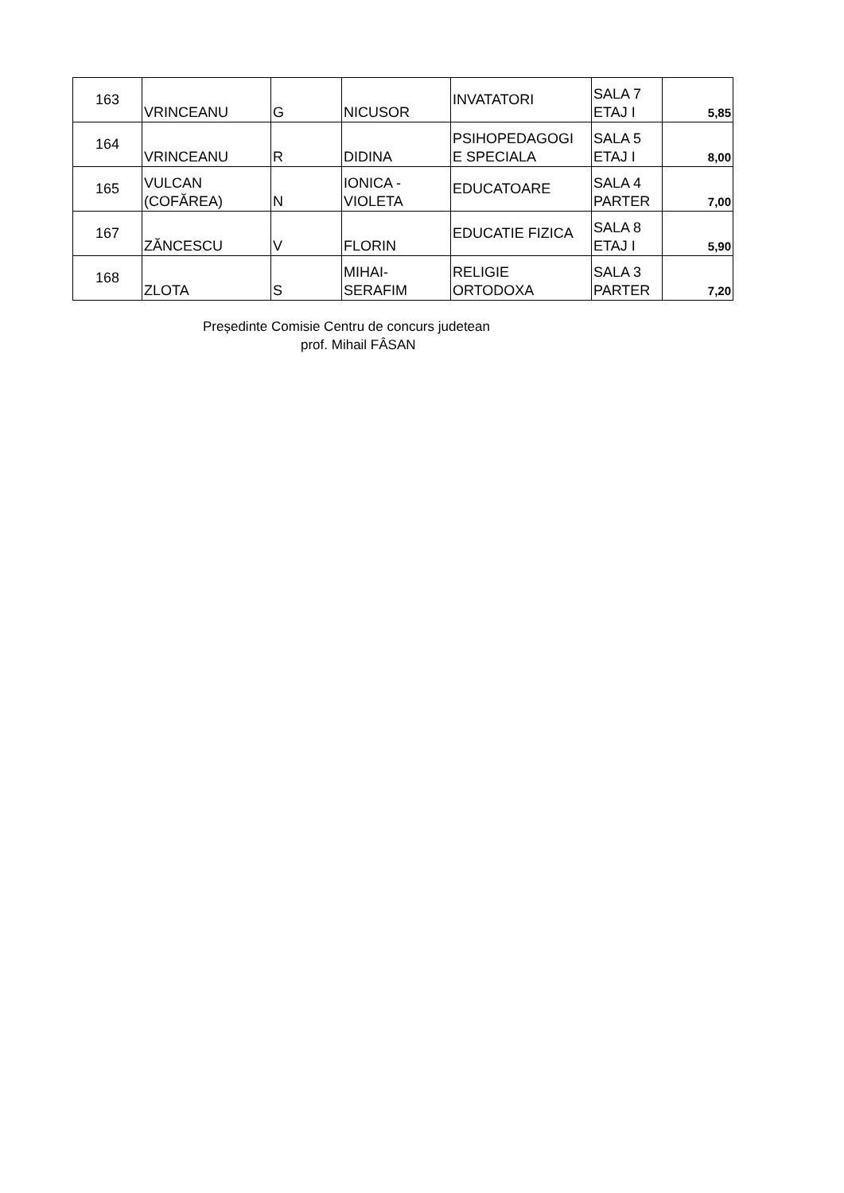| 163 | VRINCEANU | G | NICUSOR | INVATATORI | SALA 7 ETAJ I | 5,85 |
| 164 | VRINCEANU | R | DIDINA | PSIHOPEDAGOGI E SPECIALA | SALA 5 ETAJ I | 8,00 |
| 165 | VULCAN (COFĂREA) | N | IONICA - VIOLETA | EDUCATOARE | SALA 4 PARTER | 7,00 |
| 167 | ZĂNCESCU | V | FLORIN | EDUCATIE FIZICA | SALA 8 ETAJ I | 5,90 |
| 168 | ZLOTA | S | MIHAI- SERAFIM | RELIGIE ORTODOXA | SALA 3 PARTER | 7,20 |
Președinte Comisie Centru de concurs judetean
prof. Mihail FÂSAN